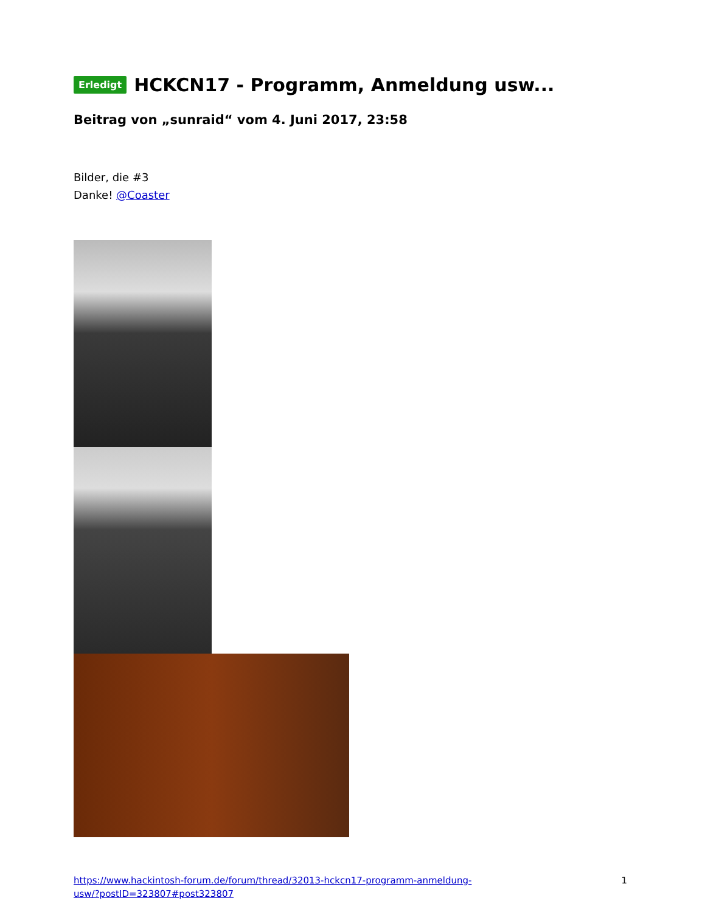Erledigt HCKCN17 - Programm, Anmeldung usw...
Beitrag von „sunraid“ vom 4. Juni 2017, 23:58
Bilder, die #3
Danke! @Coaster
https://www.hackintosh-forum.de/forum/thread/32013-hckcn17-programm-anmeldung-
usw/?postID=323807#post323807 1